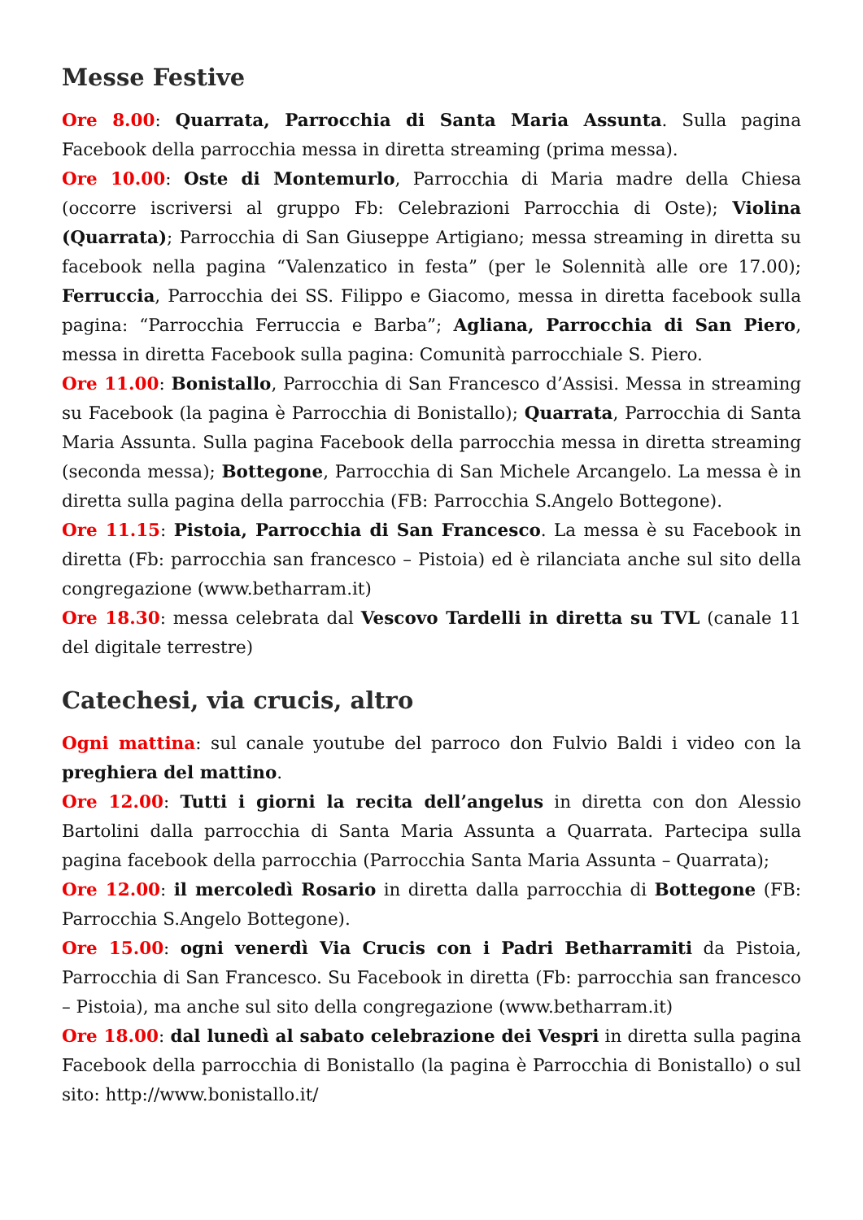Messe Festive
Ore 8.00: Quarrata, Parrocchia di Santa Maria Assunta. Sulla pagina Facebook della parrocchia messa in diretta streaming (prima messa).
Ore 10.00: Oste di Montemurlo, Parrocchia di Maria madre della Chiesa (occorre iscriversi al gruppo Fb: Celebrazioni Parrocchia di Oste); Violina (Quarrata); Parrocchia di San Giuseppe Artigiano; messa streaming in diretta su facebook nella pagina “Valenzatico in festa” (per le Solennità alle ore 17.00); Ferruccia, Parrocchia dei SS. Filippo e Giacomo, messa in diretta facebook sulla pagina: “Parrocchia Ferruccia e Barba”; Agliana, Parrocchia di San Piero, messa in diretta Facebook sulla pagina: Comunità parrocchiale S. Piero.
Ore 11.00: Bonistallo, Parrocchia di San Francesco d’Assisi. Messa in streaming su Facebook (la pagina è Parrocchia di Bonistallo); Quarrata, Parrocchia di Santa Maria Assunta. Sulla pagina Facebook della parrocchia messa in diretta streaming (seconda messa); Bottegone, Parrocchia di San Michele Arcangelo. La messa è in diretta sulla pagina della parrocchia (FB: Parrocchia S.Angelo Bottegone).
Ore 11.15: Pistoia, Parrocchia di San Francesco. La messa è su Facebook in diretta (Fb: parrocchia san francesco – Pistoia) ed è rilanciata anche sul sito della congregazione (www.betharram.it)
Ore 18.30: messa celebrata dal Vescovo Tardelli in diretta su TVL (canale 11 del digitale terrestre)
Catechesi, via crucis, altro
Ogni mattina: sul canale youtube del parroco don Fulvio Baldi i video con la preghiera del mattino.
Ore 12.00: Tutti i giorni la recita dell’angelus in diretta con don Alessio Bartolini dalla parrocchia di Santa Maria Assunta a Quarrata. Partecipa sulla pagina facebook della parrocchia (Parrocchia Santa Maria Assunta – Quarrata);
Ore 12.00: il mercoledì Rosario in diretta dalla parrocchia di Bottegone (FB: Parrocchia S.Angelo Bottegone).
Ore 15.00: ogni venerdì Via Crucis con i Padri Betharramiti da Pistoia, Parrocchia di San Francesco. Su Facebook in diretta (Fb: parrocchia san francesco – Pistoia), ma anche sul sito della congregazione (www.betharram.it)
Ore 18.00: dal lunedì al sabato celebrazione dei Vespri in diretta sulla pagina Facebook della parrocchia di Bonistallo (la pagina è Parrocchia di Bonistallo) o sul sito: http://www.bonistallo.it/